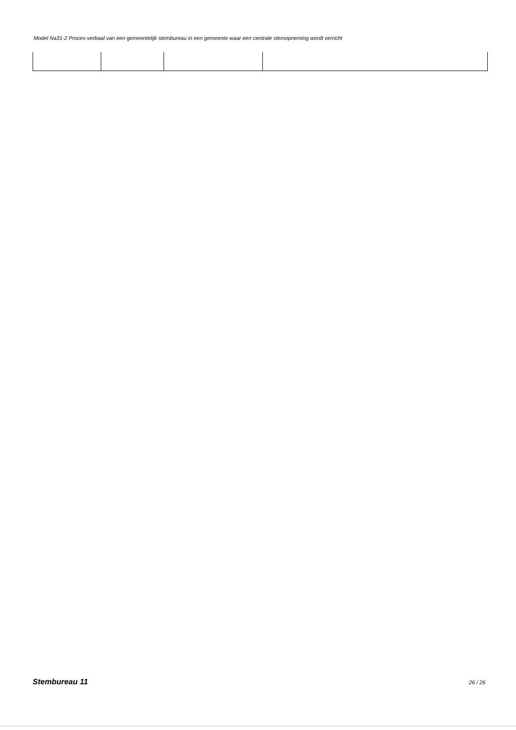Model Na31-2 Proces-verbaal van een gemeentelijk stembureau in een gemeente waar een centrale stemopneming wordt verricht
Stembureau 11 26 / 26